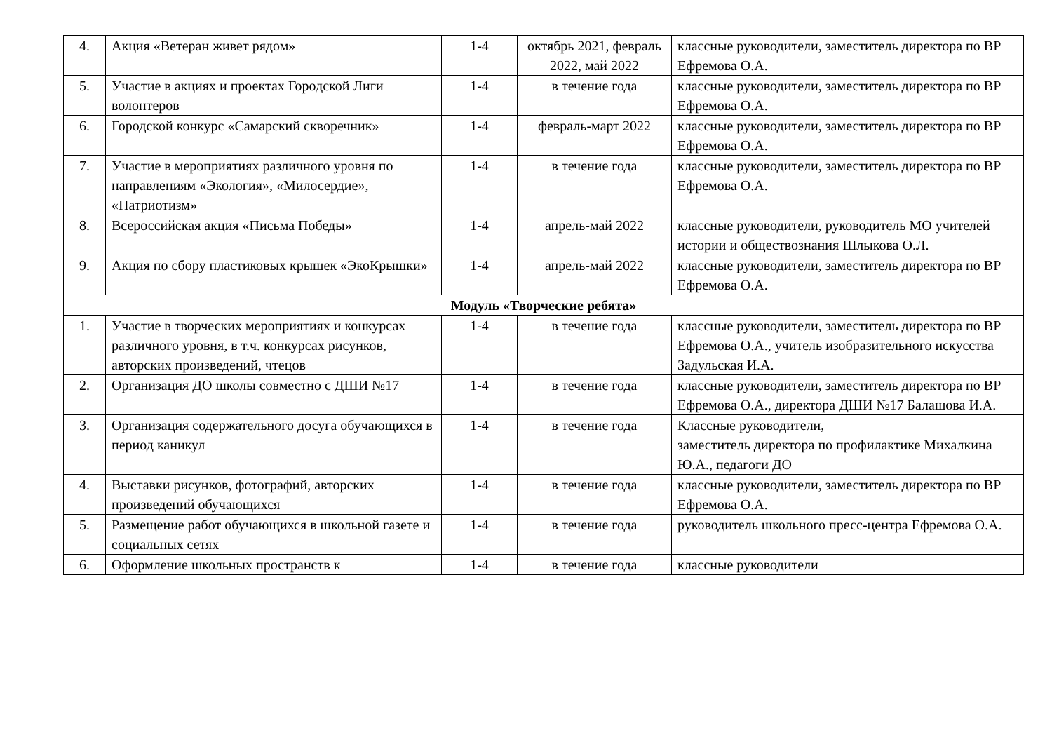| 4. | Акция «Ветеран живет рядом» | 1-4 | октябрь 2021, февраль 2022, май 2022 | классные руководители, заместитель директора по ВР Ефремова О.А. |
| 5. | Участие в акциях и проектах Городской Лиги волонтеров | 1-4 | в течение года | классные руководители, заместитель директора по ВР Ефремова О.А. |
| 6. | Городской конкурс «Самарский скворечник» | 1-4 | февраль-март 2022 | классные руководители, заместитель директора по ВР Ефремова О.А. |
| 7. | Участие в мероприятиях различного уровня по направлениям «Экология», «Милосердие», «Патриотизм» | 1-4 | в течение года | классные руководители, заместитель директора по ВР Ефремова О.А. |
| 8. | Всероссийская акция «Письма Победы» | 1-4 | апрель-май 2022 | классные руководители, руководитель МО учителей истории и обществознания Шлыкова О.Л. |
| 9. | Акция по сбору пластиковых крышек «ЭкоКрышки» | 1-4 | апрель-май 2022 | классные руководители, заместитель директора по ВР Ефремова О.А. |
| Модуль «Творческие ребята» | | | | |
| 1. | Участие в творческих мероприятиях и конкурсах различного уровня, в т.ч. конкурсах рисунков, авторских произведений, чтецов | 1-4 | в течение года | классные руководители, заместитель директора по ВР Ефремова О.А., учитель изобразительного искусства Задульская И.А. |
| 2. | Организация ДО школы совместно с ДШИ №17 | 1-4 | в течение года | классные руководители, заместитель директора по ВР Ефремова О.А., директора ДШИ №17 Балашова И.А. |
| 3. | Организация содержательного досуга обучающихся в период каникул | 1-4 | в течение года | Классные руководители, заместитель директора по профилактике Михалкина Ю.А., педагоги ДО |
| 4. | Выставки рисунков, фотографий, авторских произведений обучающихся | 1-4 | в течение года | классные руководители, заместитель директора по ВР Ефремова О.А. |
| 5. | Размещение работ обучающихся в школьной газете и социальных сетях | 1-4 | в течение года | руководитель школьного пресс-центра Ефремова О.А. |
| 6. | Оформление школьных пространств к | 1-4 | в течение года | классные руководители |